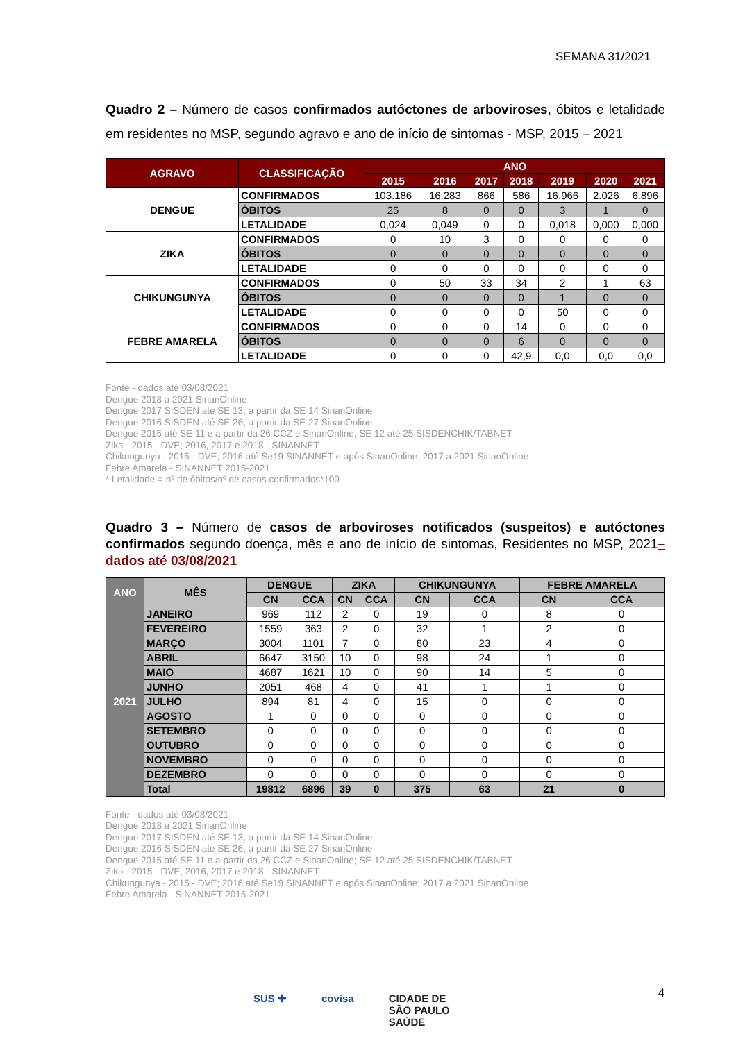SEMANA 31/2021
Quadro 2 – Número de casos confirmados autóctones de arboviroses, óbitos e letalidade em residentes no MSP, segundo agravo e ano de início de sintomas - MSP, 2015 – 2021
| AGRAVO | CLASSIFICAÇÃO | ANO | | | | | | |
| --- | --- | --- | --- | --- | --- | --- | --- | --- |
| | | 2015 | 2016 | 2017 | 2018 | 2019 | 2020 | 2021 |
| DENGUE | CONFIRMADOS | 103.186 | 16.283 | 866 | 586 | 16.966 | 2.026 | 6.896 |
| | ÓBITOS | 25 | 8 | 0 | 0 | 3 | 1 | 0 |
| | LETALIDADE | 0,024 | 0,049 | 0 | 0 | 0,018 | 0,000 | 0,000 |
| ZIKA | CONFIRMADOS | 0 | 10 | 3 | 0 | 0 | 0 | 0 |
| | ÓBITOS | 0 | 0 | 0 | 0 | 0 | 0 | 0 |
| | LETALIDADE | 0 | 0 | 0 | 0 | 0 | 0 | 0 |
| CHIKUNGUNYA | CONFIRMADOS | 0 | 50 | 33 | 34 | 2 | 1 | 63 |
| | ÓBITOS | 0 | 0 | 0 | 0 | 1 | 0 | 0 |
| | LETALIDADE | 0 | 0 | 0 | 0 | 50 | 0 | 0 |
| FEBRE AMARELA | CONFIRMADOS | 0 | 0 | 0 | 14 | 0 | 0 | 0 |
| | ÓBITOS | 0 | 0 | 0 | 6 | 0 | 0 | 0 |
| | LETALIDADE | 0 | 0 | 0 | 42,9 | 0,0 | 0,0 | 0,0 |
Fonte - dados até 03/08/2021
Dengue 2018 a 2021 SinanOnline
Dengue 2017 SISDEN até SE 13, a partir da SE 14 SinanOnline
Dengue 2016 SISDEN até SE 26, a partir da SE 27 SinanOnline
Dengue 2015 até SE 11 e a partir da 26 CCZ e SinanOnline; SE 12 até 25 SISDENCHIK/TABNET
Zika - 2015 - DVE; 2016, 2017 e 2018 - SINANNET
Chikungunya - 2015 - DVE; 2016 até Se19 SINANNET e após SinanOnline; 2017 a 2021 SinanOnline
Febre Amarela - SINANNET 2015-2021
* Letalidade = nº de óbitos/nº de casos confirmados*100
Quadro 3 – Número de casos de arboviroses notificados (suspeitos) e autóctones confirmados segundo doença, mês e ano de início de sintomas, Residentes no MSP, 2021– dados até 03/08/2021
| ANO | MÊS | DENGUE | | ZIKA | | CHIKUNGUNYA | | FEBRE AMARELA | |
| --- | --- | --- | --- | --- | --- | --- | --- | --- | --- |
| | | CN | CCA | CN | CCA | CN | CCA | CN | CCA |
| 2021 | JANEIRO | 969 | 112 | 2 | 0 | 19 | 0 | 8 | 0 |
| | FEVEREIRO | 1559 | 363 | 2 | 0 | 32 | 1 | 2 | 0 |
| | MARÇO | 3004 | 1101 | 7 | 0 | 80 | 23 | 4 | 0 |
| | ABRIL | 6647 | 3150 | 10 | 0 | 98 | 24 | 1 | 0 |
| | MAIO | 4687 | 1621 | 10 | 0 | 90 | 14 | 5 | 0 |
| | JUNHO | 2051 | 468 | 4 | 0 | 41 | 1 | 1 | 0 |
| | JULHO | 894 | 81 | 4 | 0 | 15 | 0 | 0 | 0 |
| | AGOSTO | 1 | 0 | 0 | 0 | 0 | 0 | 0 | 0 |
| | SETEMBRO | 0 | 0 | 0 | 0 | 0 | 0 | 0 | 0 |
| | OUTUBRO | 0 | 0 | 0 | 0 | 0 | 0 | 0 | 0 |
| | NOVEMBRO | 0 | 0 | 0 | 0 | 0 | 0 | 0 | 0 |
| | DEZEMBRO | 0 | 0 | 0 | 0 | 0 | 0 | 0 | 0 |
| | Total | 19812 | 6896 | 39 | 0 | 375 | 63 | 21 | 0 |
Fonte - dados até 03/08/2021
Dengue 2018 a 2021 SinanOnline
Dengue 2017 SISDEN até SE 13, a partir da SE 14 SinanOnline
Dengue 2016 SISDEN até SE 26, a partir da SE 27 SinanOnline
Dengue 2015 até SE 11 e a partir da 26 CCZ e SinanOnline; SE 12 até 25 SISDENCHIK/TABNET
Zika - 2015 - DVE; 2016, 2017 e 2018 - SINANNET
Chikungunya - 2015 - DVE; 2016 até Se19 SINANNET e após SinanOnline; 2017 a 2021 SinanOnline
Febre Amarela - SINANNET 2015-2021
4
SUS ✚ covisa CIDADE DE
SÃO PAULO
SAÚDE